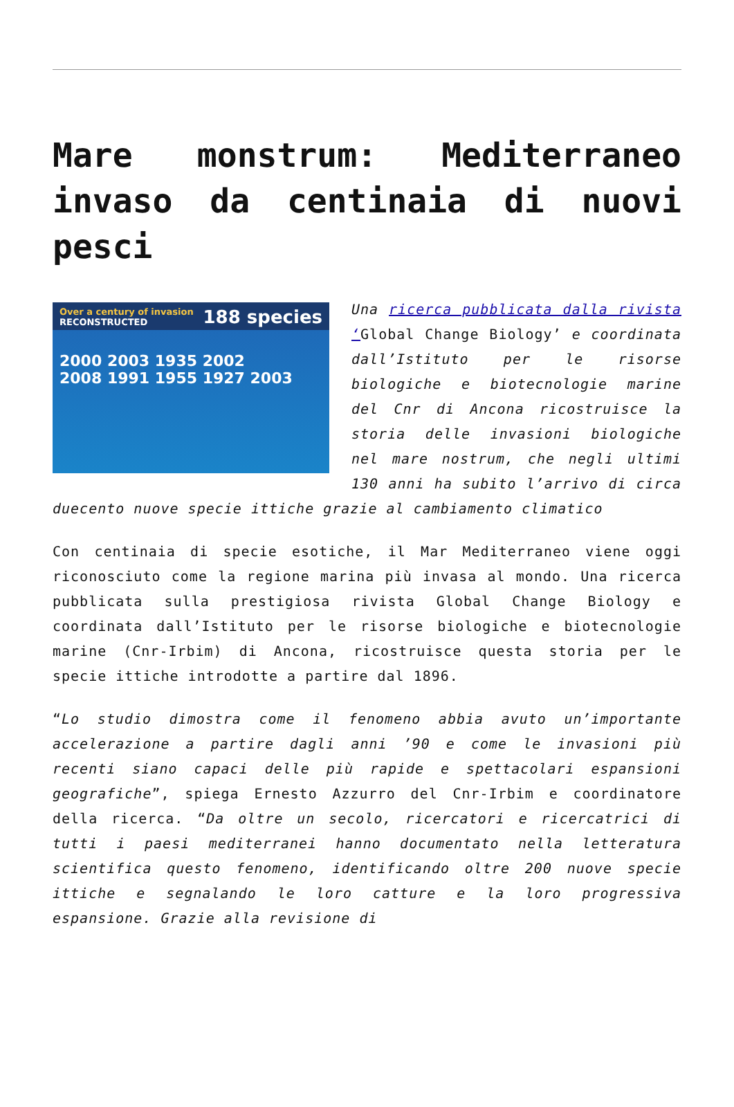Mare monstrum: Mediterraneo invaso da centinaia di nuovi pesci
Over a century of invasion
RECONSTRUCTED 188 species
2000 2003 1935 2002
2008 1991 1955 1927 2003
Una ricerca pubblicata dalla rivista ‘Global Change Biology’ e coordinata dall’Istituto per le risorse biologiche e biotecnologie marine del Cnr di Ancona ricostruisce la storia delle invasioni biologiche nel mare nostrum, che negli ultimi 130 anni ha subito l’arrivo di circa duecento nuove specie ittiche grazie al cambiamento climatico
Con centinaia di specie esotiche, il Mar Mediterraneo viene oggi riconosciuto come la regione marina più invasa al mondo. Una ricerca pubblicata sulla prestigiosa rivista Global Change Biology e coordinata dall’Istituto per le risorse biologiche e biotecnologie marine (Cnr-Irbim) di Ancona, ricostruisce questa storia per le specie ittiche introdotte a partire dal 1896.
“Lo studio dimostra come il fenomeno abbia avuto un’importante accelerazione a partire dagli anni ’90 e come le invasioni più recenti siano capaci delle più rapide e spettacolari espansioni geografiche”, spiega Ernesto Azzurro del Cnr-Irbim e coordinatore della ricerca. “Da oltre un secolo, ricercatori e ricercatrici di tutti i paesi mediterranei hanno documentato nella letteratura scientifica questo fenomeno, identificando oltre 200 nuove specie ittiche e segnalando le loro catture e la loro progressiva espansione. Grazie alla revisione di